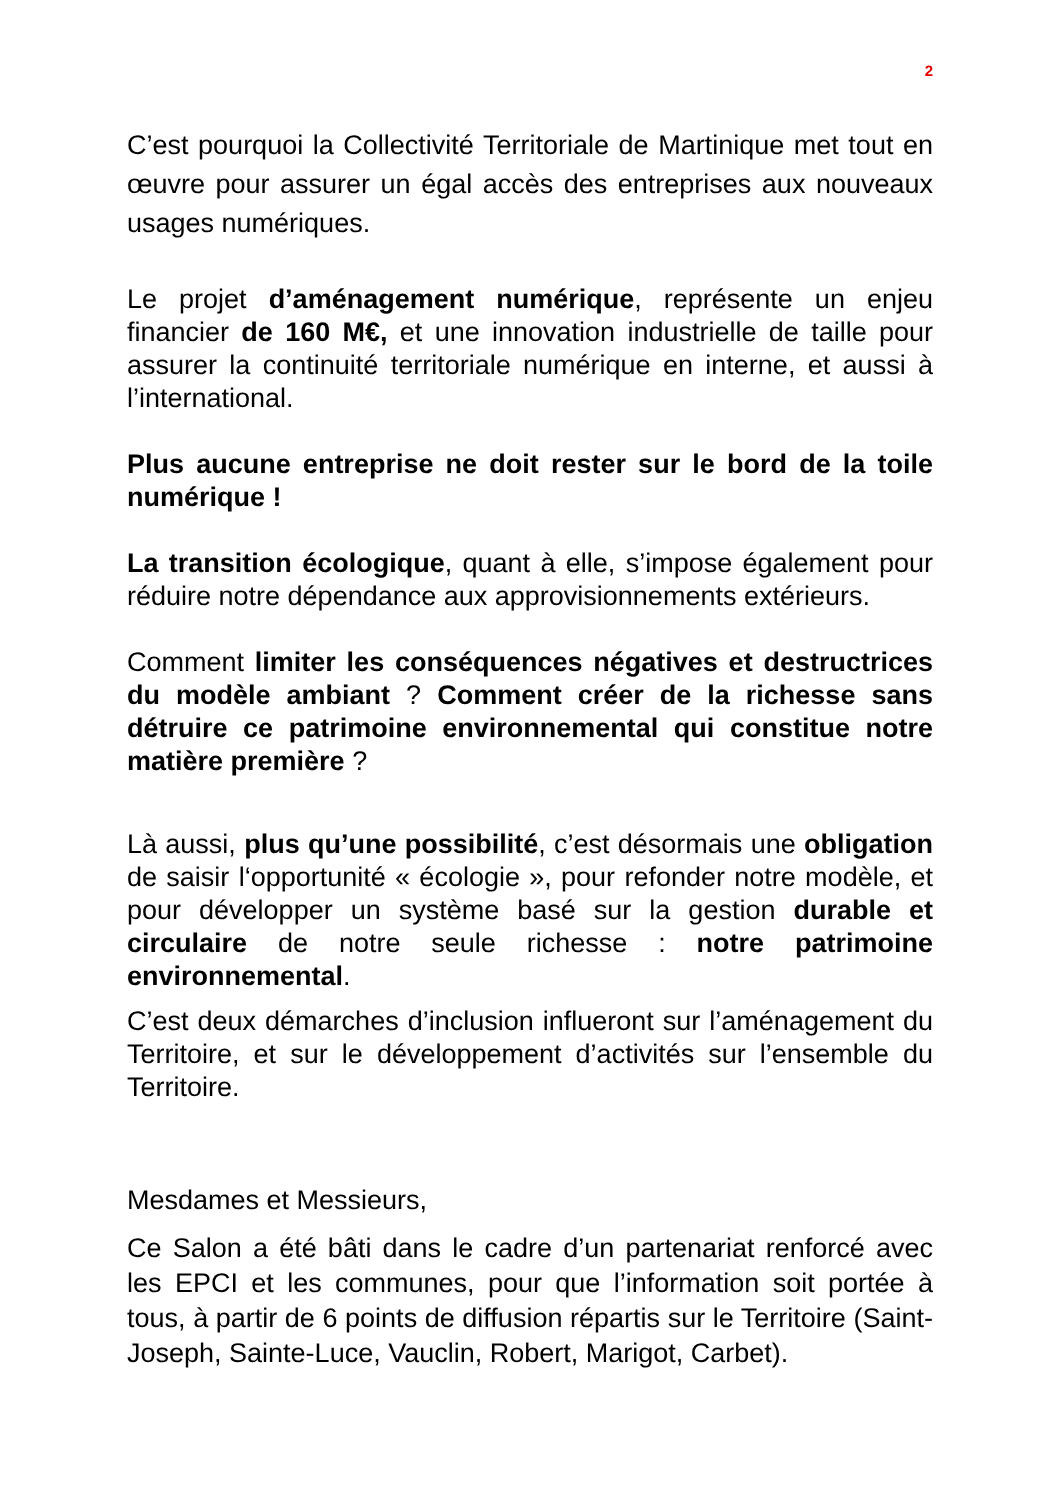2
C’est pourquoi la Collectivité Territoriale de Martinique met tout en œuvre pour assurer un égal accès des entreprises aux nouveaux usages numériques.
Le projet d’aménagement numérique, représente un enjeu financier de 160 M€, et une innovation industrielle de taille pour assurer la continuité territoriale numérique en interne, et aussi à l’international.
Plus aucune entreprise ne doit rester sur le bord de la toile numérique !
La transition écologique, quant à elle, s’impose également pour réduire notre dépendance aux approvisionnements extérieurs.
Comment limiter les conséquences négatives et destructrices du modèle ambiant ? Comment créer de la richesse sans détruire ce patrimoine environnemental qui constitue notre matière première ?
Là aussi, plus qu’une possibilité, c’est désormais une obligation de saisir l‘opportunité « écologie », pour refonder notre modèle, et pour développer un système basé sur la gestion durable et circulaire de notre seule richesse : notre patrimoine environnemental.
C’est deux démarches d’inclusion influeront sur l’aménagement du Territoire, et sur le développement d’activités sur l’ensemble du Territoire.
Mesdames et Messieurs,
Ce Salon a été bâti dans le cadre d’un partenariat renforcé avec les EPCI et les communes, pour que l’information soit portée à tous, à partir de 6 points de diffusion répartis sur le Territoire (Saint-Joseph, Sainte-Luce, Vauclin, Robert, Marigot, Carbet).